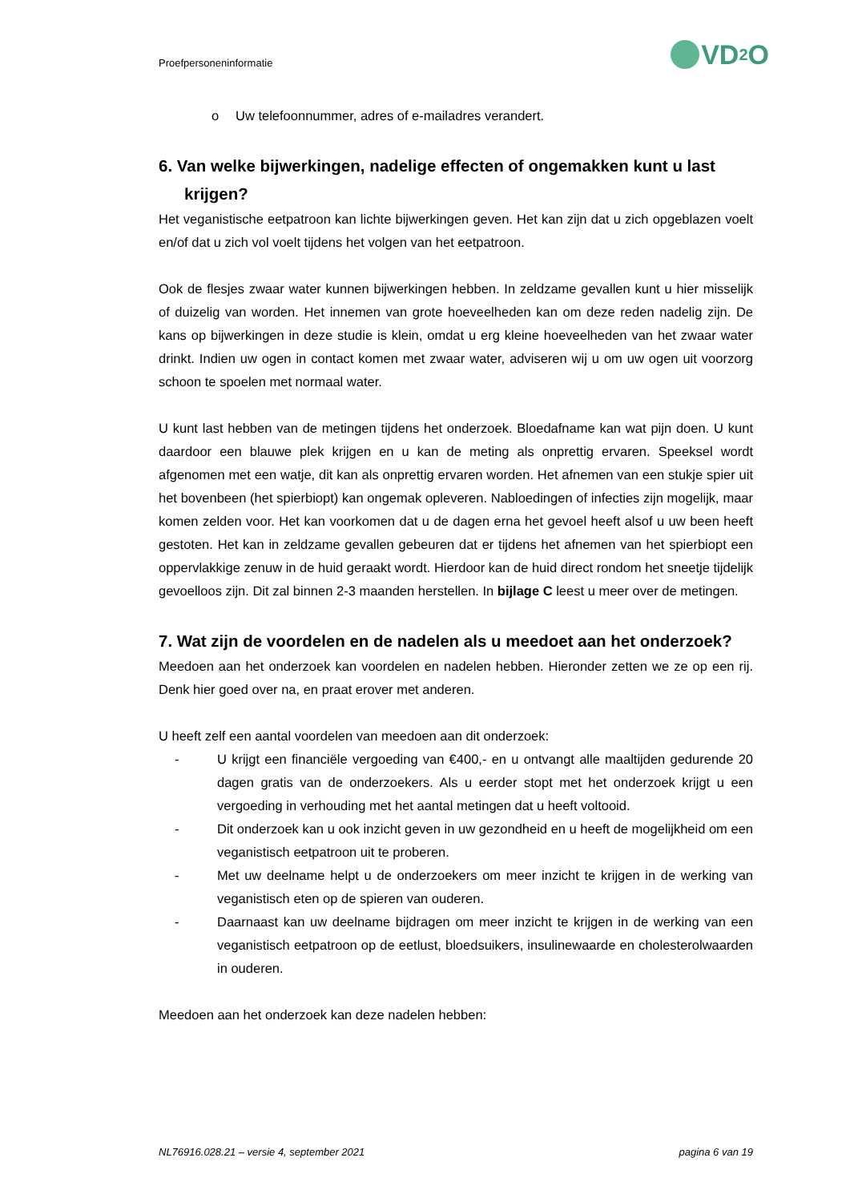Proefpersoneninformatie
VD<sub>2</sub>O
o Uw telefoonnummer, adres of e-mailadres verandert.
6. Van welke bijwerkingen, nadelige effecten of ongemakken kunt u last krijgen?
Het veganistische eetpatroon kan lichte bijwerkingen geven. Het kan zijn dat u zich opgeblazen voelt en/of dat u zich vol voelt tijdens het volgen van het eetpatroon.
Ook de flesjes zwaar water kunnen bijwerkingen hebben. In zeldzame gevallen kunt u hier misselijk of duizelig van worden. Het innemen van grote hoeveelheden kan om deze reden nadelig zijn. De kans op bijwerkingen in deze studie is klein, omdat u erg kleine hoeveelheden van het zwaar water drinkt. Indien uw ogen in contact komen met zwaar water, adviseren wij u om uw ogen uit voorzorg schoon te spoelen met normaal water.
U kunt last hebben van de metingen tijdens het onderzoek. Bloedafname kan wat pijn doen. U kunt daardoor een blauwe plek krijgen en u kan de meting als onprettig ervaren. Speeksel wordt afgenomen met een watje, dit kan als onprettig ervaren worden. Het afnemen van een stukje spier uit het bovenbeen (het spierbiopt) kan ongemak opleveren. Nabloedingen of infecties zijn mogelijk, maar komen zelden voor. Het kan voorkomen dat u de dagen erna het gevoel heeft alsof u uw been heeft gestoten. Het kan in zeldzame gevallen gebeuren dat er tijdens het afnemen van het spierbiopt een oppervlakkige zenuw in de huid geraakt wordt. Hierdoor kan de huid direct rondom het sneetje tijdelijk gevoelloos zijn. Dit zal binnen 2-3 maanden herstellen. In bijlage C leest u meer over de metingen.
7. Wat zijn de voordelen en de nadelen als u meedoet aan het onderzoek?
Meedoen aan het onderzoek kan voordelen en nadelen hebben. Hieronder zetten we ze op een rij. Denk hier goed over na, en praat erover met anderen.
U heeft zelf een aantal voordelen van meedoen aan dit onderzoek:
- U krijgt een financiële vergoeding van €400,- en u ontvangt alle maaltijden gedurende 20 dagen gratis van de onderzoekers. Als u eerder stopt met het onderzoek krijgt u een vergoeding in verhouding met het aantal metingen dat u heeft voltooid.
- Dit onderzoek kan u ook inzicht geven in uw gezondheid en u heeft de mogelijkheid om een veganistisch eetpatroon uit te proberen.
- Met uw deelname helpt u de onderzoekers om meer inzicht te krijgen in de werking van veganistisch eten op de spieren van ouderen.
- Daarnaast kan uw deelname bijdragen om meer inzicht te krijgen in de werking van een veganistisch eetpatroon op de eetlust, bloedsuikers, insulinewaarde en cholesterolwaarden in ouderen.
Meedoen aan het onderzoek kan deze nadelen hebben:
NL76916.028.21 – versie 4, september 2021 pagina 6 van 19